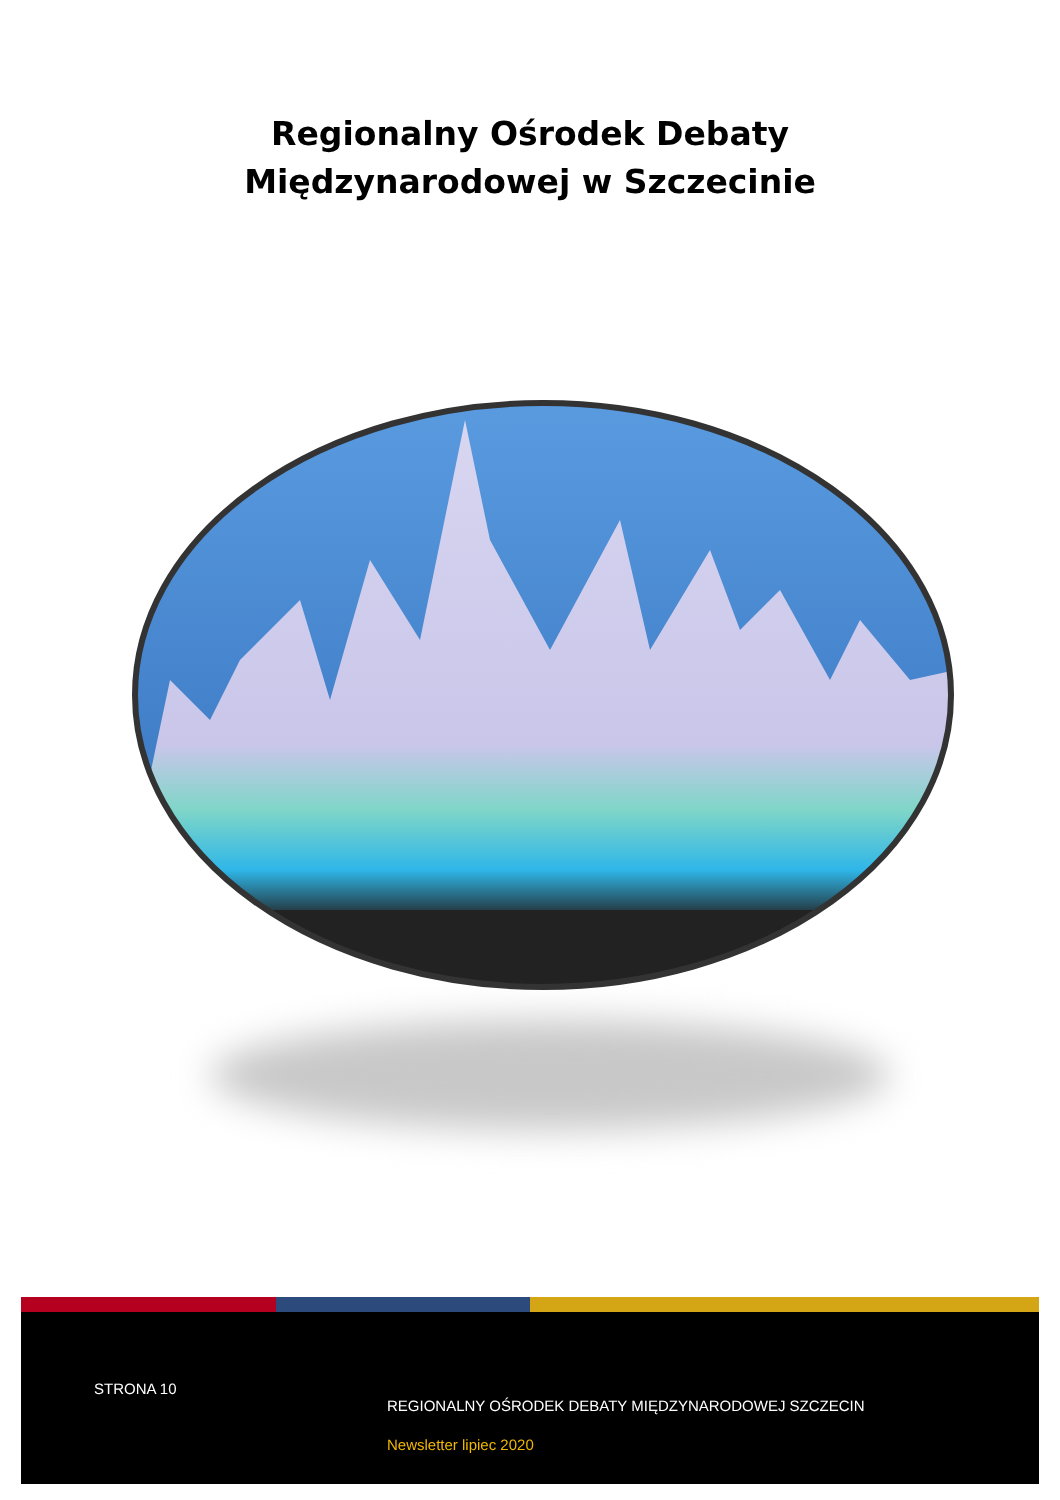Regionalny Ośrodek Debaty
Międzynarodowej w Szczecinie
STRONA 10
REGIONALNY OŚRODEK DEBATY MIĘDZYNARODOWEJ SZCZECIN
Newsletter lipiec 2020